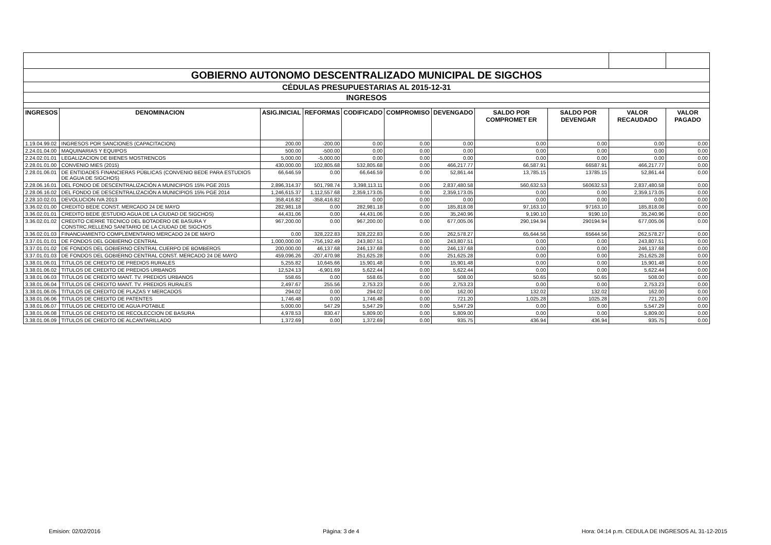| GOBIERNO AUTONOMO DESCENTRALIZADO MUNICIPAL DE SIGCHOS | | | | | | | | | | |
| CÉDULAS PRESUPUESTARIAS AL 2015-12-31 | | | | | | | | | | |
| INGRESOS | | | | | | | | | | |
| INGRESOS | DENOMINACION | ASIG.INICIAL | REFORMAS | CODIFICADO | COMPROMISO | DEVENGADO | SALDO POR COMPROMET ER | SALDO POR DEVENGAR | VALOR RECAUDADO | VALOR PAGADO |
| 1.19.04.99.02 | INGRESOS POR SANCIONES (CAPACITACION) | 200.00 | -200.00 | 0.00 | 0.00 | 0.00 | 0.00 | 0.00 | 0.00 | 0.00 |
| 2.24.01.04.00 | MAQUINARIAS Y EQUIPOS | 500.00 | -500.00 | 0.00 | 0.00 | 0.00 | 0.00 | 0.00 | 0.00 | 0.00 |
| 2.24.02.01.01 | LEGALIZACION DE BIENES MOSTRENCOS | 5,000.00 | -5,000.00 | 0.00 | 0.00 | 0.00 | 0.00 | 0.00 | 0.00 | 0.00 |
| 2.28.01.01.00 | CONVENIO MIES (2015) | 430,000.00 | 102,805.68 | 532,805.68 | 0.00 | 466,217.77 | 66,587.91 | 66587.91 | 466,217.77 | 0.00 |
| 2.28.01.06.01 | DE ENTIDADES FINANCIERAS PÚBLICAS (CONVENIO BEDE PARA ESTUDIOS DE AGUA DE SIGCHOS) | 66,646.59 | 0.00 | 66,646.59 | 0.00 | 52,861.44 | 13,785.15 | 13785.15 | 52,861.44 | 0.00 |
| 2.28.06.16.01 | DEL FONDO DE DESCENTRALIZACIÓN A MUNICIPIOS 15% PGE 2015 | 2,896,314.37 | 501,798.74 | 3,398,113.11 | 0.00 | 2,837,480.58 | 560,632.53 | 560632.53 | 2,837,480.58 | 0.00 |
| 2.28.06.16.02 | DEL FONDO DE DESCENTRALIZACIÓN A MUNICIPIOS 15% PGE 2014 | 1,246,615.37 | 1,112,557.68 | 2,359,173.05 | 0.00 | 2,359,173.05 | 0.00 | 0.00 | 2,359,173.05 | 0.00 |
| 2.28.10.02.01 | DEVOLUCION IVA 2013 | 358,416.82 | -358,416.82 | 0.00 | 0.00 | 0.00 | 0.00 | 0.00 | 0.00 | 0.00 |
| 3.36.02.01.00 | CREDITO BEDE CONST. MERCADO 24 DE MAYO | 282,981.18 | 0.00 | 282,981.18 | 0.00 | 185,818.08 | 97,163.10 | 97163.10 | 185,818.08 | 0.00 |
| 3.36.02.01.01 | CREDITO BEDE (ESTUDIO AGUA DE LA CIUDAD DE SIGCHOS) | 44,431.06 | 0.00 | 44,431.06 | 0.00 | 35,240.96 | 9,190.10 | 9190.10 | 35,240.96 | 0.00 |
| 3.36.02.01.02 | CREDITO CIERRE TECNICO DEL BOTADERO DE BASURA Y CONSTRC.RELLENO SANITARIO DE LA CIUDAD DE SIGCHOS | 967,200.00 | 0.00 | 967,200.00 | 0.00 | 677,005.06 | 290,194.94 | 290194.94 | 677,005.06 | 0.00 |
| 3.36.02.01.03 | FINANCIAMIENTO COMPLEMENTARIO MERCADO 24 DE MAYO | 0.00 | 328,222.83 | 328,222.83 | 0.00 | 262,578.27 | 65,644.56 | 65644.56 | 262,578.27 | 0.00 |
| 3.37.01.01.01 | DE FONDOS DEL GOBIERNO CENTRAL | 1,000,000.00 | -756,192.49 | 243,807.51 | 0.00 | 243,807.51 | 0.00 | 0.00 | 243,807.51 | 0.00 |
| 3.37.01.01.02 | DE FONDOS DEL GOBIERNO CENTRAL CUERPO DE BOMBEROS | 200,000.00 | 46,137.68 | 246,137.68 | 0.00 | 246,137.68 | 0.00 | 0.00 | 246,137.68 | 0.00 |
| 3.37.01.01.03 | DE FONDOS DEL GOBIERNO CENTRAL CONST. MERCADO 24 DE MAYO | 459,096.26 | -207,470.98 | 251,625.28 | 0.00 | 251,625.28 | 0.00 | 0.00 | 251,625.28 | 0.00 |
| 3.38.01.06.01 | TITULOS DE CREDITO DE PREDIOS RURALES | 5,255.82 | 10,645.66 | 15,901.48 | 0.00 | 15,901.48 | 0.00 | 0.00 | 15,901.48 | 0.00 |
| 3.38.01.06.02 | TITULOS DE CREDITO DE PREDIOS URBANOS | 12,524.13 | -6,901.69 | 5,622.44 | 0.00 | 5,622.44 | 0.00 | 0.00 | 5,622.44 | 0.00 |
| 3.38.01.06.03 | TITULOS DE CREDITO MANT. TV. PREDIOS URBANOS | 558.65 | 0.00 | 558.65 | 0.00 | 508.00 | 50.65 | 50.65 | 508.00 | 0.00 |
| 3.38.01.06.04 | TITULOS DE CREDITO MANT. TV. PREDIOS RURALES | 2,497.67 | 255.56 | 2,753.23 | 0.00 | 2,753.23 | 0.00 | 0.00 | 2,753.23 | 0.00 |
| 3.38.01.06.05 | TITULOS DE CREDITO DE PLAZAS Y MERCADOS | 294.02 | 0.00 | 294.02 | 0.00 | 162.00 | 132.02 | 132.02 | 162.00 | 0.00 |
| 3.38.01.06.06 | TITULOS DE CREDITO DE PATENTES | 1,746.48 | 0.00 | 1,746.48 | 0.00 | 721.20 | 1,025.28 | 1025.28 | 721.20 | 0.00 |
| 3.38.01.06.07 | TITULOS DE CREDITO DE AGUA POTABLE | 5,000.00 | 547.29 | 5,547.29 | 0.00 | 5,547.29 | 0.00 | 0.00 | 5,547.29 | 0.00 |
| 3.38.01.06.08 | TITULOS DE CREDITO DE RECOLECCION DE BASURA | 4,978.53 | 830.47 | 5,809.00 | 0.00 | 5,809.00 | 0.00 | 0.00 | 5,809.00 | 0.00 |
| 3.38.01.06.09 | TITULOS DE CREDITO DE ALCANTARILLADO | 1,372.69 | 0.00 | 1,372.69 | 0.00 | 935.75 | 436.94 | 436.94 | 935.75 | 0.00 |
Emision: 02/02/2016 Página: 3 de 4 Hora: 04:14 p.m. CEDULA DE INGRESOS AL 31-12-2015